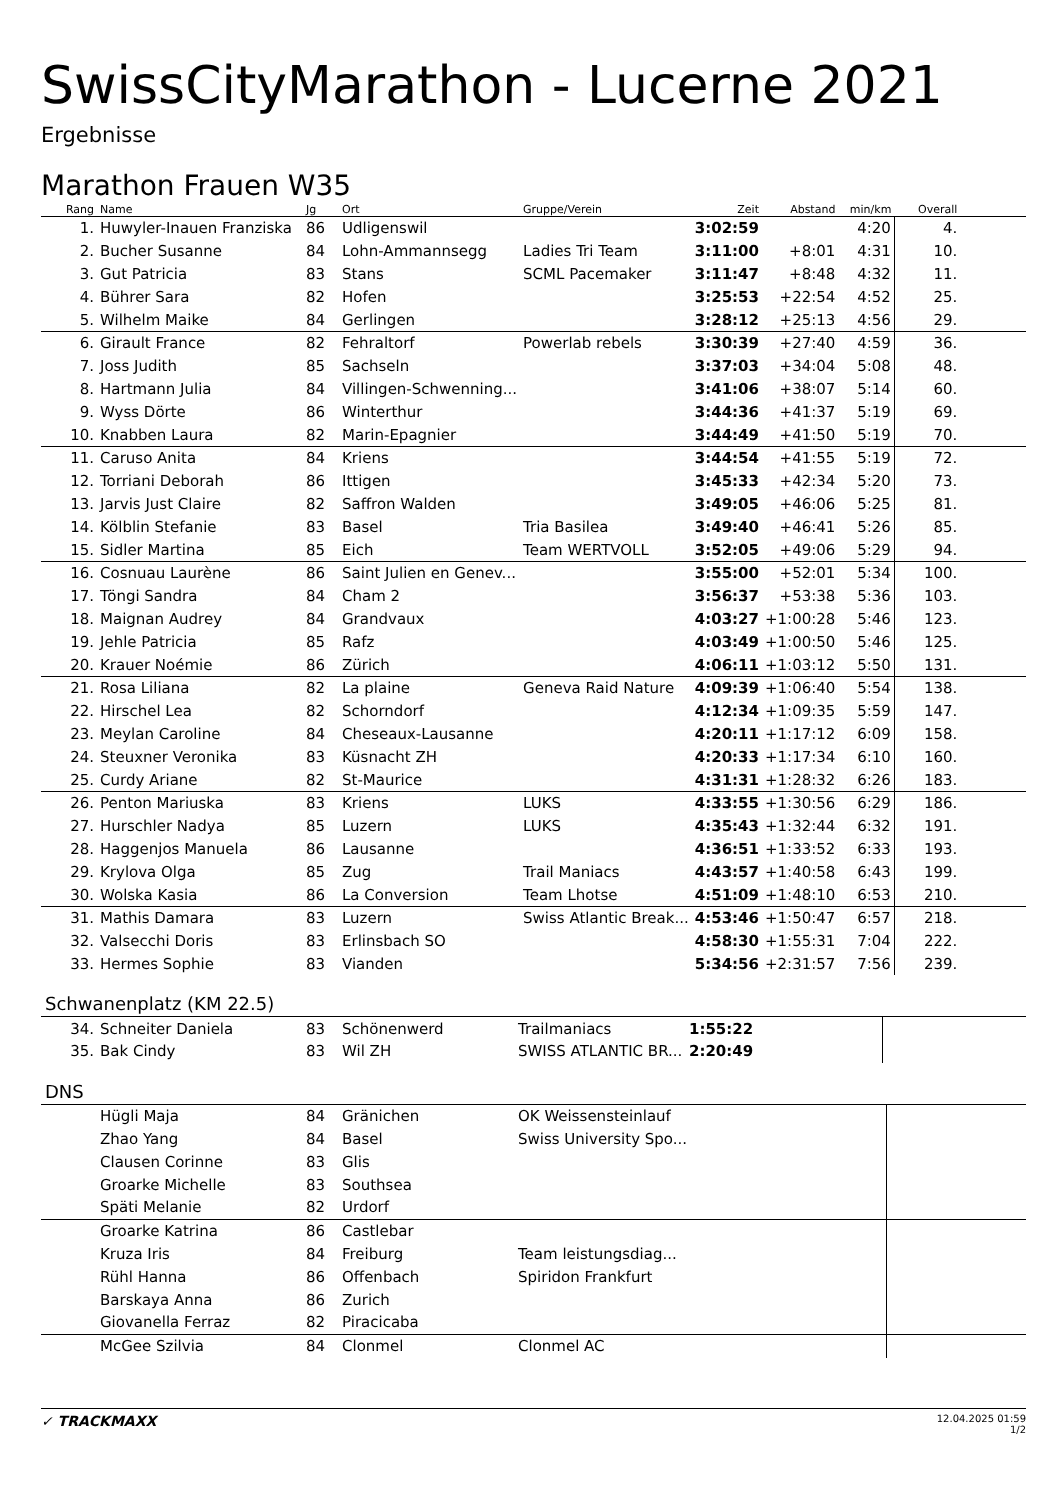SwissCityMarathon - Lucerne 2021
Ergebnisse
Marathon Frauen W35
| Rang | Name | Jg | Ort | Gruppe/Verein | Zeit | Abstand | min/km | Overall | |
| --- | --- | --- | --- | --- | --- | --- | --- | --- | --- |
| 1. | Huwyler-Inauen Franziska | 86 | Udligenswil | | 3:02:59 | | 4:20 | 4. | |
| 2. | Bucher Susanne | 84 | Lohn-Ammannsegg | Ladies Tri Team | 3:11:00 | +8:01 | 4:31 | 10. | |
| 3. | Gut Patricia | 83 | Stans | SCML Pacemaker | 3:11:47 | +8:48 | 4:32 | 11. | |
| 4. | Bührer Sara | 82 | Hofen | | 3:25:53 | +22:54 | 4:52 | 25. | |
| 5. | Wilhelm Maike | 84 | Gerlingen | | 3:28:12 | +25:13 | 4:56 | 29. | |
| 6. | Girault France | 82 | Fehraltorf | Powerlab rebels | 3:30:39 | +27:40 | 4:59 | 36. | |
| 7. | Joss Judith | 85 | Sachseln | | 3:37:03 | +34:04 | 5:08 | 48. | |
| 8. | Hartmann Julia | 84 | Villingen-Schwenning... | | 3:41:06 | +38:07 | 5:14 | 60. | |
| 9. | Wyss Dörte | 86 | Winterthur | | 3:44:36 | +41:37 | 5:19 | 69. | |
| 10. | Knabben Laura | 82 | Marin-Epagnier | | 3:44:49 | +41:50 | 5:19 | 70. | |
| 11. | Caruso Anita | 84 | Kriens | | 3:44:54 | +41:55 | 5:19 | 72. | |
| 12. | Torriani Deborah | 86 | Ittigen | | 3:45:33 | +42:34 | 5:20 | 73. | |
| 13. | Jarvis Just Claire | 82 | Saffron Walden | | 3:49:05 | +46:06 | 5:25 | 81. | |
| 14. | Kölblin Stefanie | 83 | Basel | Tria Basilea | 3:49:40 | +46:41 | 5:26 | 85. | |
| 15. | Sidler Martina | 85 | Eich | Team WERTVOLL | 3:52:05 | +49:06 | 5:29 | 94. | |
| 16. | Cosnuau Laurène | 86 | Saint Julien en Genev... | | 3:55:00 | +52:01 | 5:34 | 100. | |
| 17. | Töngi Sandra | 84 | Cham 2 | | 3:56:37 | +53:38 | 5:36 | 103. | |
| 18. | Maignan Audrey | 84 | Grandvaux | | 4:03:27 | +1:00:28 | 5:46 | 123. | |
| 19. | Jehle Patricia | 85 | Rafz | | 4:03:49 | +1:00:50 | 5:46 | 125. | |
| 20. | Krauer Noémie | 86 | Zürich | | 4:06:11 | +1:03:12 | 5:50 | 131. | |
| 21. | Rosa Liliana | 82 | La plaine | Geneva Raid Nature | 4:09:39 | +1:06:40 | 5:54 | 138. | |
| 22. | Hirschel Lea | 82 | Schorndorf | | 4:12:34 | +1:09:35 | 5:59 | 147. | |
| 23. | Meylan Caroline | 84 | Cheseaux-Lausanne | | 4:20:11 | +1:17:12 | 6:09 | 158. | |
| 24. | Steuxner Veronika | 83 | Küsnacht ZH | | 4:20:33 | +1:17:34 | 6:10 | 160. | |
| 25. | Curdy Ariane | 82 | St-Maurice | | 4:31:31 | +1:28:32 | 6:26 | 183. | |
| 26. | Penton Mariuska | 83 | Kriens | LUKS | 4:33:55 | +1:30:56 | 6:29 | 186. | |
| 27. | Hurschler Nadya | 85 | Luzern | LUKS | 4:35:43 | +1:32:44 | 6:32 | 191. | |
| 28. | Haggenjos Manuela | 86 | Lausanne | | 4:36:51 | +1:33:52 | 6:33 | 193. | |
| 29. | Krylova Olga | 85 | Zug | Trail Maniacs | 4:43:57 | +1:40:58 | 6:43 | 199. | |
| 30. | Wolska Kasia | 86 | La Conversion | Team Lhotse | 4:51:09 | +1:48:10 | 6:53 | 210. | |
| 31. | Mathis Damara | 83 | Luzern | Swiss Atlantic Break... | 4:53:46 | +1:50:47 | 6:57 | 218. | |
| 32. | Valsecchi Doris | 83 | Erlinsbach SO | | 4:58:30 | +1:55:31 | 7:04 | 222. | |
| 33. | Hermes Sophie | 83 | Vianden | | 5:34:56 | +2:31:57 | 7:56 | 239. | |
Schwanenplatz (KM 22.5)
| 34. | Schneiter Daniela | 83 | Schönenwerd | Trailmaniacs | 1:55:22 | |
| 35. | Bak Cindy | 83 | Wil ZH | SWISS ATLANTIC BR... | 2:20:49 | |
DNS
| | Hügli Maja | 84 | Gränichen | OK Weissensteinlauf | | |
| | Zhao Yang | 84 | Basel | Swiss University Spo... | | |
| | Clausen Corinne | 83 | Glis | | | |
| | Groarke Michelle | 83 | Southsea | | | |
| | Späti Melanie | 82 | Urdorf | | | |
| | Groarke Katrina | 86 | Castlebar | | | |
| | Kruza Iris | 84 | Freiburg | Team leistungsdiag... | | |
| | Rühl Hanna | 86 | Offenbach | Spiridon Frankfurt | | |
| | Barskaya Anna | 86 | Zurich | | | |
| | Giovanella Ferraz | 82 | Piracicaba | | | |
| | McGee Szilvia | 84 | Clonmel | Clonmel AC | | |
✓ TRACKMAXX
12.04.2025 01:59
1/2